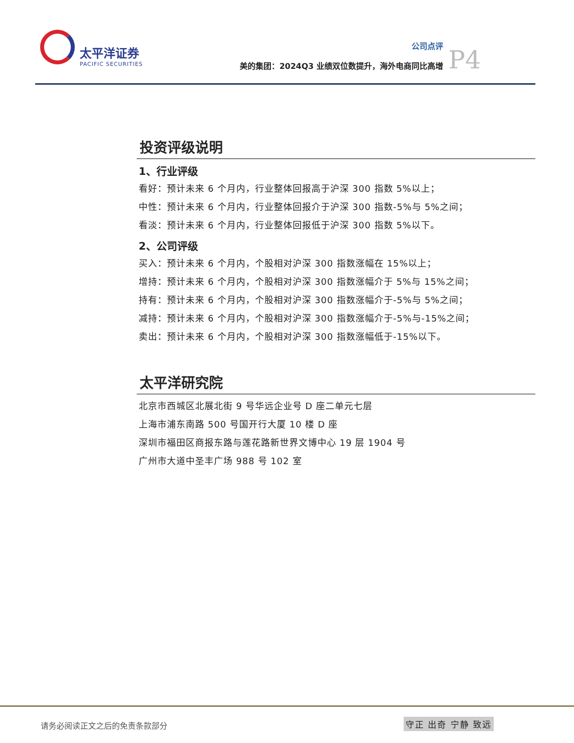太平洋证券
PACIFIC SECURITIES
公司点评
美的集团：2024Q3 业绩双位数提升，海外电商同比高增
P4
投资评级说明
1、行业评级
看好：预计未来 6 个月内，行业整体回报高于沪深 300 指数 5%以上；
中性：预计未来 6 个月内，行业整体回报介于沪深 300 指数-5%与 5%之间；
看淡：预计未来 6 个月内，行业整体回报低于沪深 300 指数 5%以下。
2、公司评级
买入：预计未来 6 个月内，个股相对沪深 300 指数涨幅在 15%以上；
增持：预计未来 6 个月内，个股相对沪深 300 指数涨幅介于 5%与 15%之间；
持有：预计未来 6 个月内，个股相对沪深 300 指数涨幅介于-5%与 5%之间；
减持：预计未来 6 个月内，个股相对沪深 300 指数涨幅介于-5%与-15%之间；
卖出：预计未来 6 个月内，个股相对沪深 300 指数涨幅低于-15%以下。
太平洋研究院
北京市西城区北展北街 9 号华远企业号 D 座二单元七层
上海市浦东南路 500 号国开行大厦 10 楼 D 座
深圳市福田区商报东路与莲花路新世界文博中心 19 层 1904 号
广州市大道中圣丰广场 988 号 102 室
请务必阅读正文之后的免责条款部分 守正 出奇 宁静 致远